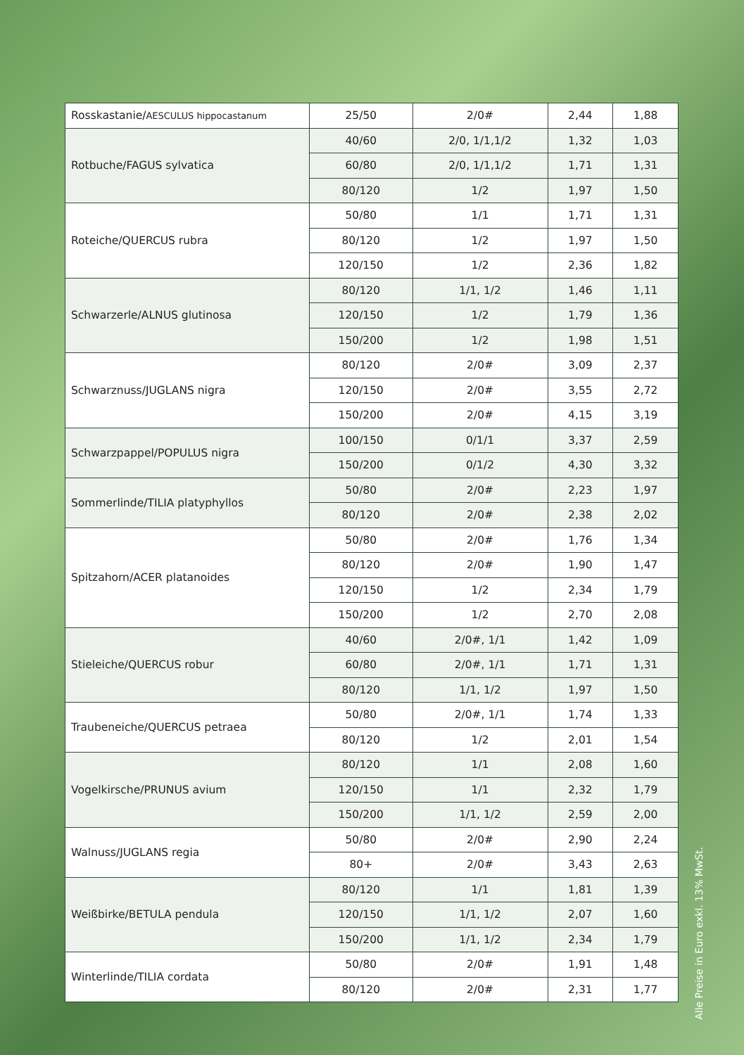| Rosskastanie/ AESCULUS hippocastanum | 25/50 | 2/0# | 2,44 | 1,88 |
| Rotbuche/FAGUS sylvatica | 40/60 | 2/0, 1/1,1/2 | 1,32 | 1,03 |
| | 60/80 | 2/0, 1/1,1/2 | 1,71 | 1,31 |
| | 80/120 | 1/2 | 1,97 | 1,50 |
| Roteiche/QUERCUS rubra | 50/80 | 1/1 | 1,71 | 1,31 |
| | 80/120 | 1/2 | 1,97 | 1,50 |
| | 120/150 | 1/2 | 2,36 | 1,82 |
| Schwarzerle/ALNUS glutinosa | 80/120 | 1/1, 1/2 | 1,46 | 1,11 |
| | 120/150 | 1/2 | 1,79 | 1,36 |
| | 150/200 | 1/2 | 1,98 | 1,51 |
| Schwarznuss/JUGLANS nigra | 80/120 | 2/0# | 3,09 | 2,37 |
| | 120/150 | 2/0# | 3,55 | 2,72 |
| | 150/200 | 2/0# | 4,15 | 3,19 |
| Schwarzpappel/POPULUS nigra | 100/150 | 0/1/1 | 3,37 | 2,59 |
| | 150/200 | 0/1/2 | 4,30 | 3,32 |
| Sommerlinde/TILIA platyphyllos | 50/80 | 2/0# | 2,23 | 1,97 |
| | 80/120 | 2/0# | 2,38 | 2,02 |
| Spitzahorn/ACER platanoides | 50/80 | 2/0# | 1,76 | 1,34 |
| | 80/120 | 2/0# | 1,90 | 1,47 |
| | 120/150 | 1/2 | 2,34 | 1,79 |
| | 150/200 | 1/2 | 2,70 | 2,08 |
| Stieleiche/QUERCUS robur | 40/60 | 2/0#, 1/1 | 1,42 | 1,09 |
| | 60/80 | 2/0#, 1/1 | 1,71 | 1,31 |
| | 80/120 | 1/1, 1/2 | 1,97 | 1,50 |
| Traubeneiche/QUERCUS petraea | 50/80 | 2/0#, 1/1 | 1,74 | 1,33 |
| | 80/120 | 1/2 | 2,01 | 1,54 |
| Vogelkirsche/PRUNUS avium | 80/120 | 1/1 | 2,08 | 1,60 |
| | 120/150 | 1/1 | 2,32 | 1,79 |
| | 150/200 | 1/1, 1/2 | 2,59 | 2,00 |
| Walnuss/JUGLANS regia | 50/80 | 2/0# | 2,90 | 2,24 |
| | 80+ | 2/0# | 3,43 | 2,63 |
| Weißbirke/BETULA pendula | 80/120 | 1/1 | 1,81 | 1,39 |
| | 120/150 | 1/1, 1/2 | 2,07 | 1,60 |
| | 150/200 | 1/1, 1/2 | 2,34 | 1,79 |
| Winterlinde/TILIA cordata | 50/80 | 2/0# | 1,91 | 1,48 |
| | 80/120 | 2/0# | 2,31 | 1,77 |
Alle Preise in Euro exkl. 13% MwSt.